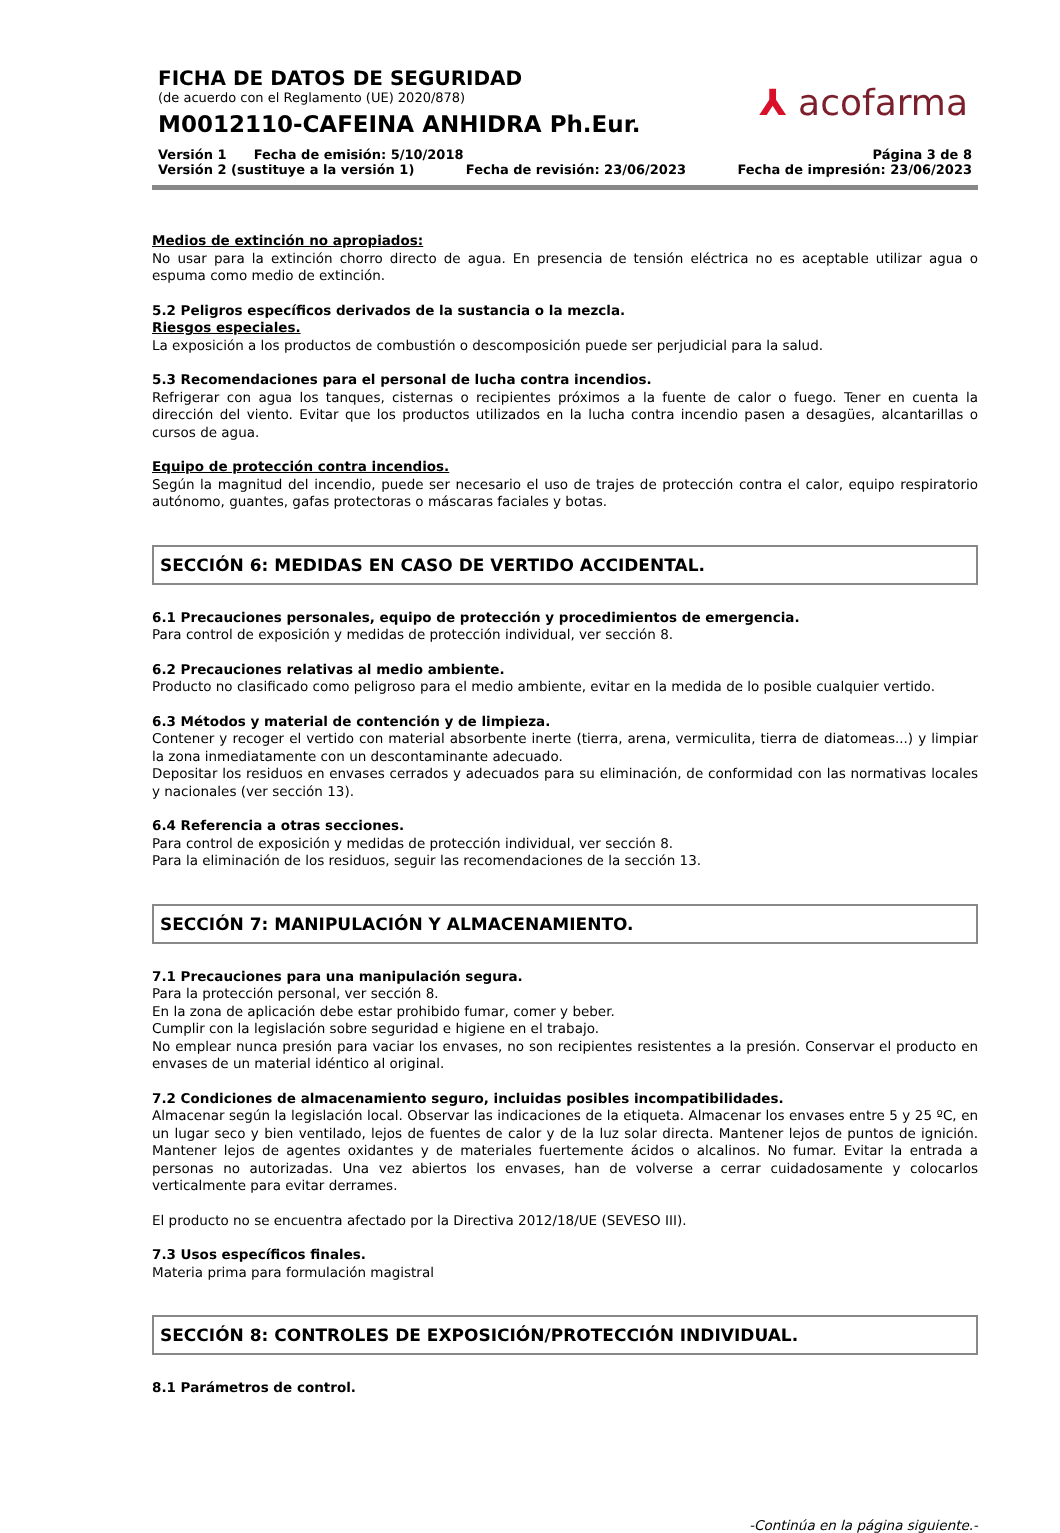FICHA DE DATOS DE SEGURIDAD
(de acuerdo con el Reglamento (UE) 2020/878)
M0012110-CAFEINA ANHIDRA Ph.Eur.
⅄ acofarma
Versión 1 Fecha de emisión: 5/10/2018 Página 3 de 8
Versión 2 (sustituye a la versión 1) Fecha de revisión: 23/06/2023 Fecha de impresión: 23/06/2023
Medios de extinción no apropiados:
No usar para la extinción chorro directo de agua. En presencia de tensión eléctrica no es aceptable utilizar agua o espuma como medio de extinción.
5.2 Peligros específicos derivados de la sustancia o la mezcla.
Riesgos especiales.
La exposición a los productos de combustión o descomposición puede ser perjudicial para la salud.
5.3 Recomendaciones para el personal de lucha contra incendios.
Refrigerar con agua los tanques, cisternas o recipientes próximos a la fuente de calor o fuego. Tener en cuenta la dirección del viento. Evitar que los productos utilizados en la lucha contra incendio pasen a desagües, alcantarillas o cursos de agua.
Equipo de protección contra incendios.
Según la magnitud del incendio, puede ser necesario el uso de trajes de protección contra el calor, equipo respiratorio autónomo, guantes, gafas protectoras o máscaras faciales y botas.
SECCIÓN 6: MEDIDAS EN CASO DE VERTIDO ACCIDENTAL.
6.1 Precauciones personales, equipo de protección y procedimientos de emergencia.
Para control de exposición y medidas de protección individual, ver sección 8.
6.2 Precauciones relativas al medio ambiente.
Producto no clasificado como peligroso para el medio ambiente, evitar en la medida de lo posible cualquier vertido.
6.3 Métodos y material de contención y de limpieza.
Contener y recoger el vertido con material absorbente inerte (tierra, arena, vermiculita, tierra de diatomeas...) y limpiar la zona inmediatamente con un descontaminante adecuado.
Depositar los residuos en envases cerrados y adecuados para su eliminación, de conformidad con las normativas locales y nacionales (ver sección 13).
6.4 Referencia a otras secciones.
Para control de exposición y medidas de protección individual, ver sección 8.
Para la eliminación de los residuos, seguir las recomendaciones de la sección 13.
SECCIÓN 7: MANIPULACIÓN Y ALMACENAMIENTO.
7.1 Precauciones para una manipulación segura.
Para la protección personal, ver sección 8.
En la zona de aplicación debe estar prohibido fumar, comer y beber.
Cumplir con la legislación sobre seguridad e higiene en el trabajo.
No emplear nunca presión para vaciar los envases, no son recipientes resistentes a la presión. Conservar el producto en envases de un material idéntico al original.
7.2 Condiciones de almacenamiento seguro, incluidas posibles incompatibilidades.
Almacenar según la legislación local. Observar las indicaciones de la etiqueta. Almacenar los envases entre 5 y 25 ºC, en un lugar seco y bien ventilado, lejos de fuentes de calor y de la luz solar directa. Mantener lejos de puntos de ignición. Mantener lejos de agentes oxidantes y de materiales fuertemente ácidos o alcalinos. No fumar. Evitar la entrada a personas no autorizadas. Una vez abiertos los envases, han de volverse a cerrar cuidadosamente y colocarlos verticalmente para evitar derrames.
El producto no se encuentra afectado por la Directiva 2012/18/UE (SEVESO III).
7.3 Usos específicos finales.
Materia prima para formulación magistral
SECCIÓN 8: CONTROLES DE EXPOSICIÓN/PROTECCIÓN INDIVIDUAL.
8.1 Parámetros de control.
-Continúa en la página siguiente.-